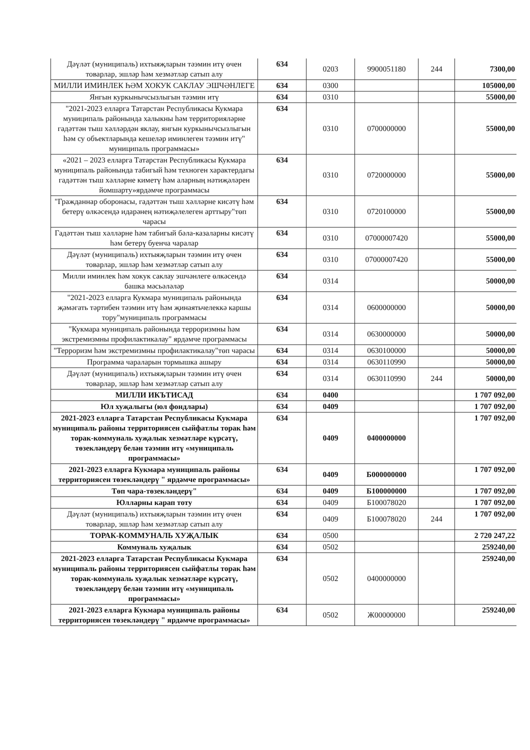| Дәүләт (муниципаль) ихтыяҗларын тәэмин итү өчен товарлар, эшләр һәм хезмәтләр сатып алу | 634 | 0203 | 9900051180 | 244 | 7300,00 |
| МИЛЛИ ИМИНЛЕК ҺӘМ ХОКУК САКЛАУ ЭШЧӘНЛЕГЕ | 634 | 0300 | | | 105000,00 |
| Янгын куркынычсызлыгын тәэмин итү | 634 | 0310 | | | 55000,00 |
| "2021-2023 елларга Татарстан Республикасы Кукмара муниципаль районында халыкны һәм территорияләрне гадәттән тыш хәлләрдән яклау, янгын куркынычсызлыгын һәм су объектларында кешеләр иминлеген тәэмин итү" муниципаль программасы» | 634 | 0310 | 0700000000 | | 55000,00 |
| «2021 – 2023 елларга Татарстан Республикасы Кукмара муниципаль районында табигый һәм техноген характердагы гадәттән тыш хәлләрне киметү һәм аларның нәтиҗәләрен йомшарту»ярдәмче программасы | 634 | 0310 | 0720000000 | | 55000,00 |
| "Гражданнар оборонасы, гадәттән тыш хәлләрне кисәтү һәм бетерү өлкәсендә идарәнең нәтиҗәлелеген арттыру"төп чарасы | 634 | 0310 | 0720100000 | | 55000,00 |
| Гадәттән тыш хәлләрне һәм табигый бәла-казаларны кисәтү һәм бетерү буенча чаралар | 634 | 0310 | 07000007420 | | 55000,00 |
| Дәүләт (муниципаль) ихтыяҗларын тәэмин итү өчен товарлар, эшләр һәм хезмәтләр сатып алу | 634 | 0310 | 07000007420 | | 55000,00 |
| Милли иминлек һәм хокук саклау эшчәнлеге өлкәсендә башка мәсьәләләр | 634 | 0314 | | | 50000,00 |
| "2021-2023 елларга Кукмара муниципаль районында җәмәгать тәртибен тәэмин итү һәм җинаятьчелеккә каршы тору"муниципаль программасы | 634 | 0314 | 0600000000 | | 50000,00 |
| "Кукмара муниципаль районында терроризмны һәм экстремизмны профилактикалау" ярдәмче программасы | 634 | 0314 | 0630000000 | | 50000,00 |
| "Терроризм һәм экстремизмны профилактикалау"төп чарасы | 634 | 0314 | 0630100000 | | 50000,00 |
| Программа чараларын тормышка ашыру | 634 | 0314 | 0630110990 | | 50000,00 |
| Дәүләт (муниципаль) ихтыяҗларын тәэмин итү өчен товарлар, эшләр һәм хезмәтләр сатып алу | 634 | 0314 | 0630110990 | 244 | 50000,00 |
| МИЛЛИ ИКЪТИСАД | 634 | 0400 | | | 1 707 092,00 |
| Юл хуҗалыгы (юл фондлары) | 634 | 0409 | | | 1 707 092,00 |
| 2021-2023 елларга Татарстан Республикасы Кукмара муниципаль районы территориясен сыйфатлы торак һәм торак-коммуналь хуҗалык хезмәтләре күрсәтү, төзекләндерү белән тәэмин итү «муниципаль программасы» | 634 | 0409 | 0400000000 | | 1 707 092,00 |
| 2021-2023 елларга Кукмара муниципаль районы территориясен төзекләндерү " ярдәмче программасы» | 634 | 0409 | Б000000000 | | 1 707 092,00 |
| Төп чара-төзекләндерү" | 634 | 0409 | Б100000000 | | 1 707 092,00 |
| Юлларны карап тоту | 634 | 0409 | Б100078020 | | 1 707 092,00 |
| Дәүләт (муниципаль) ихтыяҗларын тәэмин итү өчен товарлар, эшләр һәм хезмәтләр сатып алу | 634 | 0409 | Б100078020 | 244 | 1 707 092,00 |
| ТОРАК-КОММУНАЛЬ ХУҖАЛЫК | 634 | 0500 | | | 2 720 247,22 |
| Коммуналь хуҗалык | 634 | 0502 | | | 259240,00 |
| 2021-2023 елларга Татарстан Республикасы Кукмара муниципаль районы территориясен сыйфатлы торак һәм торак-коммуналь хуҗалык хезмәтләре күрсәтү, төзекләндерү белән тәэмин итү «муниципаль программасы» | 634 | 0502 | 0400000000 | | 259240,00 |
| 2021-2023 елларга Кукмара муниципаль районы территориясен төзекләндерү " ярдәмче программасы» | 634 | 0502 | Ж00000000 | | 259240,00 |